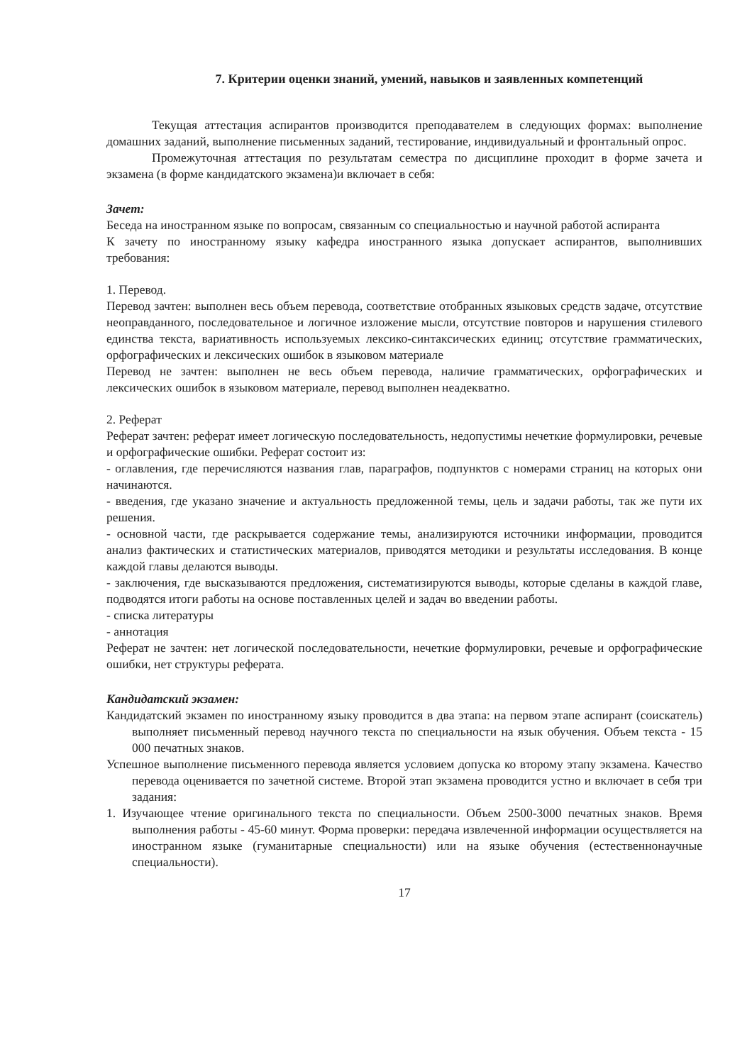7. Критерии оценки знаний, умений, навыков и заявленных компетенций
Текущая аттестация аспирантов производится преподавателем в следующих формах: выполнение домашних заданий, выполнение письменных заданий, тестирование, индивидуальный и фронтальный опрос.
Промежуточная аттестация по результатам семестра по дисциплине проходит в форме зачета и экзамена (в форме кандидатского экзамена)и включает в себя:
Зачет:
Беседа на иностранном языке по вопросам, связанным со специальностью и научной работой аспиранта
К зачету по иностранному языку кафедра иностранного языка допускает аспирантов, выполнивших требования:
1. Перевод.
Перевод зачтен: выполнен весь объем перевода, соответствие отобранных языковых средств задаче, отсутствие неоправданного, последовательное и логичное изложение мысли, отсутствие повторов и нарушения стилевого единства текста, вариативность используемых лексико-синтаксических единиц; отсутствие грамматических, орфографических и лексических ошибок в языковом материале
Перевод не зачтен: выполнен не весь объем перевода, наличие грамматических, орфографических и лексических ошибок в языковом материале, перевод выполнен неадекватно.
2. Реферат
Реферат зачтен: реферат имеет логическую последовательность, недопустимы нечеткие формулировки, речевые и орфографические ошибки. Реферат состоит из:
- оглавления, где перечисляются названия глав, параграфов, подпунктов с номерами страниц на которых они начинаются.
- введения, где указано значение и актуальность предложенной темы, цель и задачи работы, так же пути их решения.
- основной части, где раскрывается содержание темы, анализируются источники информации, проводится анализ фактических и статистических материалов, приводятся методики и результаты исследования. В конце каждой главы делаются выводы.
- заключения, где высказываются предложения, систематизируются выводы, которые сделаны в каждой главе, подводятся итоги работы на основе поставленных целей и задач во введении работы.
- списка литературы
- аннотация
Реферат не зачтен: нет логической последовательности, нечеткие формулировки, речевые и орфографические ошибки, нет структуры реферата.
Кандидатский экзамен:
Кандидатский экзамен по иностранному языку проводится в два этапа: на первом этапе аспирант (соискатель) выполняет письменный перевод научного текста по специальности на язык обучения. Объем текста - 15 000 печатных знаков.
Успешное выполнение письменного перевода является условием допуска ко второму этапу экзамена. Качество перевода оценивается по зачетной системе. Второй этап экзамена проводится устно и включает в себя три задания:
1. Изучающее чтение оригинального текста по специальности. Объем 2500-3000 печатных знаков. Время выполнения работы - 45-60 минут. Форма проверки: передача извлеченной информации осуществляется на иностранном языке (гуманитарные специальности) или на языке обучения (естественнонаучные специальности).
17